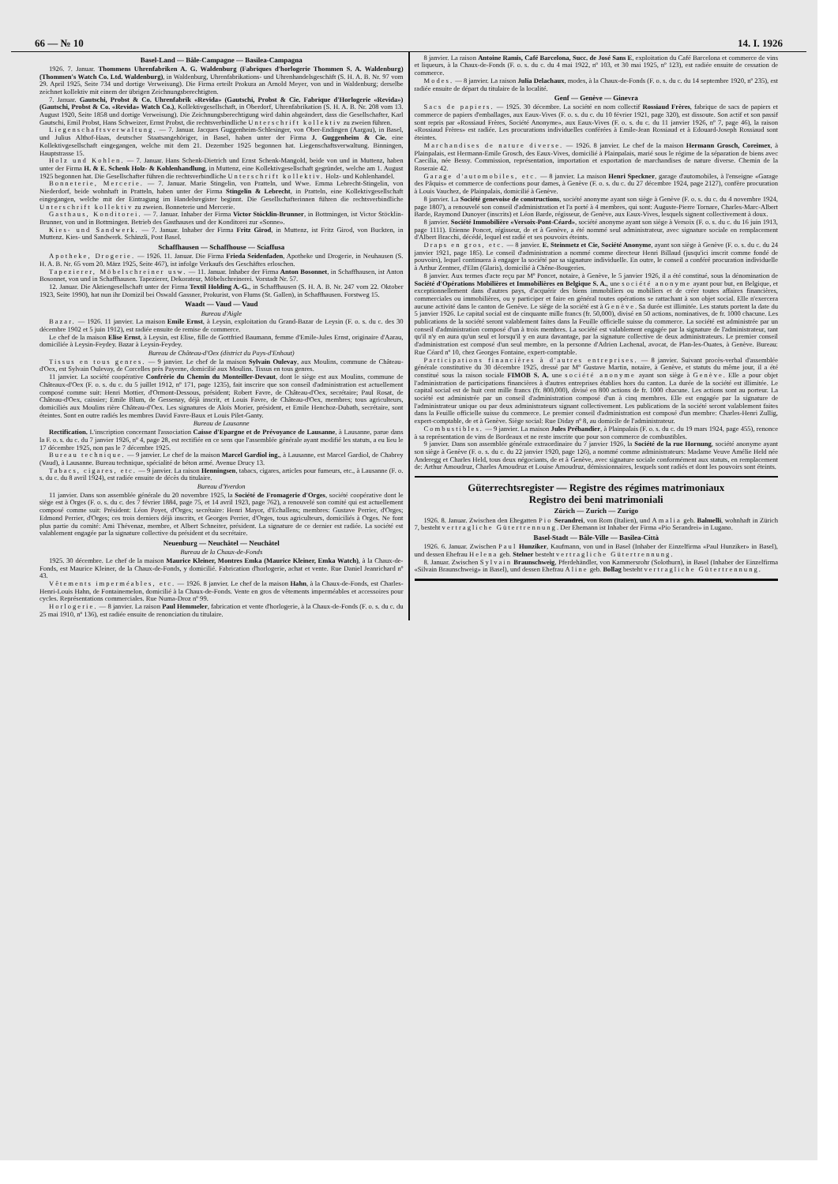66 — № 10 14. I. 1926
Basel-Land — Bâle-Campagne — Basilea-Campagna
1926. 7. Januar. Thommens Uhrenfabriken A. G. Waldenburg (Fabriques d'horlogerie Thommen S. A. Waldenburg) (Thommen's Watch Co. Ltd. Waldenburg), in Waldenburg, Uhrenfabrikations- und Uhrenhandelsgeschäft (S. H. A. B. Nr. 97 vom 29. April 1925, Seite 734 und dortige Verweisung). Die Firma erteilt Prokura an Arnold Meyer, von und in Waldenburg; derselbe zeichnet kollektiv mit einem der übrigen Zeichnungsberechtigten.
7. Januar. Gautschi, Probst & Co. Uhrenfabrik «Revida» (Gautschi, Probst & Cie. Fabrique d'Horlogerie «Revida») (Gautschi, Probst & Co. «Revida» Watch Co.), Kollektivgesellschaft, in Oberdorf, Uhrenfabrikation (S. H. A. B. Nr. 208 vom 13. August 1920, Seite 1858 und dortige Verweisung). Die Zeichnungsberechtigung wird dahin abgeändert, dass die Gesellschafter, Karl Gautschi, Emil Probst, Hans Schweizer, Ernst Probst, die rechtsverbindliche Unterschrift kollektiv zu zweien führen.
Liegenschaftsverwaltung. — 7. Januar. Jacques Guggenheim-Schlesinger, von Ober-Endingen (Aargau), in Basel, und Julius Althof-Haas, deutscher Staatsangehöriger, in Basel, haben unter der Firma J. Guggenheim & Cie. eine Kollektivgesellschaft eingegangen, welche mit dem 21. Dezember 1925 begonnen hat. Liegenschaftsverwaltung. Binningen, Hauptstrasse 15.
Holz und Kohlen. — 7. Januar. Hans Schenk-Dietrich und Ernst Schenk-Mangold, beide von und in Muttenz, haben unter der Firma H. & E. Schenk Holz- & Kohlenhandlung, in Muttenz, eine Kollektivgesellschaft gegründet, welche am 1. August 1925 begonnen hat. Die Gesellschafter führen die rechtsverbindliche Unterschrift kollektiv. Holz- und Kohlenhandel.
Bonneterie, Mercerie. — 7. Januar. Marie Stingelin, von Pratteln, und Wwe. Emma Lebrecht-Stingelin, von Niederdorf, beide wohnhaft in Pratteln, haben unter der Firma Stingelin & Lebrecht, in Pratteln, eine Kollektivgesellschaft eingegangen, welche mit der Eintragung im Handelsregister beginnt. Die Gesellschafterinnen führen die rechtsverbindliche Unterschrift kollektiv zu zweien. Bonneterie und Mercerie.
Gasthaus, Konditorei. — 7. Januar. Inhaber der Firma Victor Stöcklin-Brunner, in Bottmingen, ist Victor Stöcklin-Brunner, von und in Bottmingen. Betrieb des Gasthauses und der Konditorei zur «Sonne».
Kies- und Sandwerk. — 7. Januar. Inhaber der Firma Fritz Girod, in Muttenz, ist Fritz Girod, von Buckten, in Muttenz. Kies- und Sandwerk. Schänzli, Post Basel.
Schaffhausen — Schaffhouse — Sciaffusa
Apotheke, Drogerie. — 1926. 11. Januar. Die Firma Frieda Seidenfaden, Apotheke und Drogerie, in Neuhausen (S. H. A. B. Nr. 65 vom 20. März 1925, Seite 467), ist infolge Verkaufs des Geschäftes erloschen.
Tapezierer, Möbelschreiner usw. — 11. Januar. Inhaber der Firma Anton Bosonnet, in Schaffhausen, ist Anton Bosonnet, von und in Schaffhausen. Tapezierer, Dekorateur, Möbelschreinerei. Vorstadt Nr. 57.
12. Januar. Die Aktiengesellschaft unter der Firma Textil Holding A.-G., in Schaffhausen (S. H. A. B. Nr. 247 vom 22. Oktober 1923, Seite 1990), hat nun ihr Domizil bei Oswald Gassner, Prokurist, von Flums (St. Gallen), in Schaffhausen. Forstweg 15.
Waadt — Vaud — Vaud
Bureau d'Aigle
Bazar. — 1926. 11 janvier. La maison Emile Ernst, à Leysin, exploitation du Grand-Bazar de Leysin (F. o. s. du c. des 30 décembre 1902 et 5 juin 1912), est radiée ensuite de remise de commerce.
Le chef de la maison Elise Ernst, à Leysin, est Elise, fille de Gottfried Baumann, femme d'Emile-Jules Ernst, originaire d'Aarau, domiciliée à Leysin-Feydey. Bazar à Leysin-Feydey.
Bureau de Château-d'Oex (district du Pays-d'Enhaut)
Tissus en tous genres. — 9 janvier. Le chef de la maison Sylvain Oulevay, aux Moulins, commune de Château-d'Oex, est Sylvain Oulevay, de Corcelles près Payerne, domicilié aux Moulins. Tissus en tous genres.
11 janvier. La société coopérative Confrérie du Chemin du Monteiller-Devaut, dont le siège est aux Moulins, commune de Châteaux-d'Oex (F. o. s. du c. du 5 juillet 1912, nº 171, page 1235), fait inscrire que son conseil d'administration est actuellement composé comme suit: Henri Mottier, d'Ormont-Dessous, président; Robert Favre, de Château-d'Oex, secrétaire; Paul Rosat, de Château-d'Oex, caissier; Emile Blum, de Gessenay, déjà inscrit, et Louis Favre, de Château-d'Oex, membres; tous agriculteurs, domiciliés aux Moulins rière Château-d'Oex. Les signatures de Aloïs Morier, président, et Emile Henchoz-Dubath, secrétaire, sont éteintes. Sont en outre radiés les membres David Favre-Baux et Louis Pilet-Ganty.
Bureau de Lausanne
Rectification. L'inscription concernant l'association Caisse d'Epargne et de Prévoyance de Lausanne, à Lausanne, parue dans la F. o. s. du c. du 7 janvier 1926, nº 4, page 28, est rectifiée en ce sens que l'assemblée générale ayant modifié les statuts, a eu lieu le 17 décembre 1925, non pas le 7 décembre 1925.
Bureau technique. — 9 janvier. Le chef de la maison Marcel Gardiol ing., à Lausanne, est Marcel Gardiol, de Chabrey (Vaud), à Lausanne. Bureau technique, spécialité de béton armé. Avenue Drucy 13.
Tabacs, cigares, etc. — 9 janvier. La raison Henningsen, tabacs, cigares, articles pour fumeurs, etc., à Lausanne (F. o. s. du c. du 8 avril 1924), est radiée ensuite de décès du titulaire.
Bureau d'Yverdon
11 janvier. Dans son assemblée générale du 20 novembre 1925, la Société de Fromagerie d'Orges, société coopérative dont le siège est à Orges (F. o. s. du c. des 7 février 1884, page 75, et 14 avril 1923, page 762), a renouvelé son comité qui est actuellement composé comme suit: Président: Léon Poyet, d'Orges; secrétaire: Henri Mayor, d'Echallens; membres: Gustave Perrier, d'Orges; Edmond Perrier, d'Orges; ces trois derniers déjà inscrits, et Georges Perrier, d'Orges, tous agriculteurs, domiciliés à Orges. Ne font plus partie du comité: Ami Thévenaz, membre, et Albert Schneiter, président. La signature de ce dernier est radiée. La société est valablement engagée par la signature collective du président et du secrétaire.
Neuenburg — Neuchâtel — Neuchâtel
Bureau de la Chaux-de-Fonds
1925. 30 décembre. Le chef de la maison Maurice Kleiner, Montres Emka (Maurice Kleiner, Emka Watch), à la Chaux-de-Fonds, est Maurice Kleiner, de la Chaux-de-Fonds, y domicilié. Fabrication d'horlogerie, achat et vente. Rue Daniel Jeanrichard nº 43.
Vêtements imperméables, etc. — 1926. 8 janvier. Le chef de la maison Hahn, à la Chaux-de-Fonds, est Charles-Henri-Louis Hahn, de Fontainemelon, domicilié à la Chaux-de-Fonds. Vente en gros de vêtements imperméables et accessoires pour cycles. Représentations commerciales. Rue Numa-Droz nº 99.
Horlogerie. — 8 janvier. La raison Paul Hemmeler, fabrication et vente d'horlogerie, à la Chaux-de-Fonds (F. o. s. du c. du 25 mai 1910, nº 136), est radiée ensuite de renonciation du titulaire.
8 janvier. La raison Antoine Ramis, Café Barcelona, Succ. de José Sans E, exploitation du Café Barcelona et commerce de vins et liqueurs, à la Chaux-de-Fonds (F. o. s. du c. du 4 mai 1922, nº 103, et 30 mai 1925, nº 123), est radiée ensuite de cessation de commerce.
Modes. — 8 janvier. La raison Julia Delachaux, modes, à la Chaux-de-Fonds (F. o. s. du c. du 14 septembre 1920, nº 235), est radiée ensuite de départ du titulaire de la localité.
Genf — Genève — Ginevra
Sacs de papiers. — 1925. 30 décembre. La société en nom collectif Rossiaud Frères, fabrique de sacs de papiers et commerce de papiers d'emballages, aux Eaux-Vives (F. o. s. du c. du 10 février 1921, page 320), est dissoute. Son actif et son passif sont repris par «Rossiaud Frères, Société Anonyme», aux Eaux-Vives (F. o. s. du c. du 11 janvier 1926, nº 7, page 46), la raison «Rossiaud Frères» est radiée. Les procurations individuelles conférées à Emile-Jean Rossiaud et à Edouard-Joseph Rossiaud sont éteintes.
Marchandises de nature diverse. — 1926. 8 janvier. Le chef de la maison Hermann Grosch, Coreimex, à Plainpalais, est Hermann-Emile Grosch, des Eaux-Vives, domicilié à Plainpalais, marié sous le régime de la séparation de biens avec Caecilia, née Bessy. Commission, représentation, importation et exportation de marchandises de nature diverse. Chemin de la Roseraie 42.
Garage d'automobiles, etc. — 8 janvier. La maison Henri Speckner, garage d'automobiles, à l'enseigne «Garage des Pâquis» et commerce de confections pour dames, à Genève (F. o. s. du c. du 27 décembre 1924, page 2127), confère procuration à Louis Vauchez, de Plainpalais, domicilié à Genève.
8 janvier. La Société genevoise de constructions, société anonyme ayant son siège à Genève (F. o. s. du c. du 4 novembre 1924, page 1807), a renouvelé son conseil d'administration et l'a porté à 4 membres, qui sont: Auguste-Pierre Tornare, Charles-Marc-Albert Barde, Raymond Dunoyer (inscrits) et Léon Barde, régisseur, de Genève, aux Eaux-Vives, lesquels signent collectivement à doux.
8 janvier. Société Immobilière «Versoix-Pont-Céard», société anonyme ayant son siège à Versoix (F. o. s. du c. du 16 juin 1913, page 1111). Etienne Poncet, régisseur, de et à Genève, a été nommé seul administrateur, avec signature sociale en remplacement d'Albert Bracchi, décédé, lequel est radié et ses pouvoirs éteints.
Draps en gros, etc. — 8 janvier. E. Steinmetz et Cie, Société Anonyme, ayant son siège à Genève (F. o. s. du c. du 24 janvier 1921, page 185). Le conseil d'administration a nommé comme directeur Henri Billaud (jusqu'ici inscrit comme fondé de pouvoirs), lequel continuera à engager la société par sa signature individuelle. En outre, le conseil a conféré procuration individuelle à Arthur Zentner, d'Elm (Glaris), domicilié à Chêne-Bougeries.
8 janvier. Aux termes d'acte reçu par Mº Poncet, notaire, à Genève, le 5 janvier 1926, il a été constitué, sous la dénomination de Société d'Opérations Mobilières et Immobilières en Belgique S. A., une société anonyme ayant pour but, en Belgique, et exceptionnellement dans d'autres pays, d'acquérir des biens immobiliers ou mobiliers et de créer toutes affaires financières, commerciales ou immobilières, ou y participer et faire en général toutes opérations se rattachant à son objet social. Elle n'exercera aucune activité dans le canton de Genève. Le siège de la société est à Genève. Sa durée est illimitée. Les statuts portent la date du 5 janvier 1926. Le capital social est de cinquante mille francs (fr. 50,000), divisé en 50 actions, nominatives, de fr. 1000 chacune. Les publications de la société seront valablement faites dans la Feuille officielle suisse du commerce. La société est administrée par un conseil d'administration composé d'un à trois membres. La société est valablement engagée par la signature de l'administrateur, tant qu'il n'y en aura qu'un seul et lorsqu'il y en aura davantage, par la signature collective de deux administrateurs. Le premier conseil d'administration est composé d'un seul membre, en la personne d'Adrien Lachenal, avocat, de Plan-les-Ouates, à Genève. Bureau: Rue Céard nº 10, chez Georges Fontaine, expert-comptable.
Participations financières à d'autres entreprises. — 8 janvier. Suivant procès-verbal d'assemblée générale constitutive du 30 décembre 1925, dressé par Mº Gustave Martin, notaire, à Genève, et statuts du même jour, il a été constitué sous la raison sociale FIMOB S. A. une société anonyme ayant son siège à Genève. Elle a pour objet l'administration de participations financières à d'autres entreprises établies hors du canton. La durée de la société est illimitée. Le capital social est de huit cent mille francs (fr. 800,000), divisé en 800 actions de fr. 1000 chacune. Les actions sont au porteur. La société est administrée par un conseil d'administration composé d'un à cinq membres. Elle est engagée par la signature de l'administrateur unique ou par deux administrateurs signant collectivement. Les publications de la société seront valablement faites dans la Feuille officielle suisse du commerce. Le premier conseil d'administration est composé d'un membre: Charles-Henri Zullig, expert-comptable, de et à Genève. Siège social: Rue Diday nº 8, au domicile de l'administrateur.
Combustibles. — 9 janvier. La maison Jules Prébandier, à Plainpalais (F. o. s. du c. du 19 mars 1924, page 455), renonce à sa représentation de vins de Bordeaux et ne reste inscrite que pour son commerce de combustibles.
9 janvier. Dans son assemblée générale extraordinaire du 7 janvier 1926, la Société de la rue Hornung, société anonyme ayant son siège à Genève (F. o. s. du c. du 22 janvier 1920, page 126), a nommé comme administrateurs: Madame Veuve Amélie Held née Anderegg et Charles Held, tous deux négociants, de et à Genève, avec signature sociale conformément aux statuts, en remplacement de: Arthur Amoudruz, Charles Amoudruz et Louise Amoudruz, démissionnaires, lesquels sont radiés et dont les pouvoirs sont éteints.
Güterrechtsregister — Registre des régimes matrimoniaux
Registro dei beni matrimoniali
Zürich — Zurich — Zurigo
1926. 8. Januar. Zwischen den Ehegatten Pio Serandrei, von Rom (Italien), und Amalia geb. Balmelli, wohnhaft in Zürich 7, besteht vertragliche Gütertrennung. Der Ehemann ist Inhaber der Firma «Pio Serandrei» in Lugano.
Basel-Stadt — Bâle-Ville — Basilea-Città
1926. 6. Januar. Zwischen Paul Hunziker, Kaufmann, von und in Basel (Inhaber der Einzelfirma «Paul Hunziker» in Basel), und dessen Ehefrau Helena geb. Stelner besteht vertragliche Gütertrennung.
8. Januar. Zwischen Sylvain Braunschweig, Pferdehändler, von Kammersrohr (Solothurn), in Basel (Inhaber der Einzelfirma «Silvain Braunschweig» in Basel), und dessen Ehefrau Aline geb. Bollag besteht vertragliche Gütertrennung.